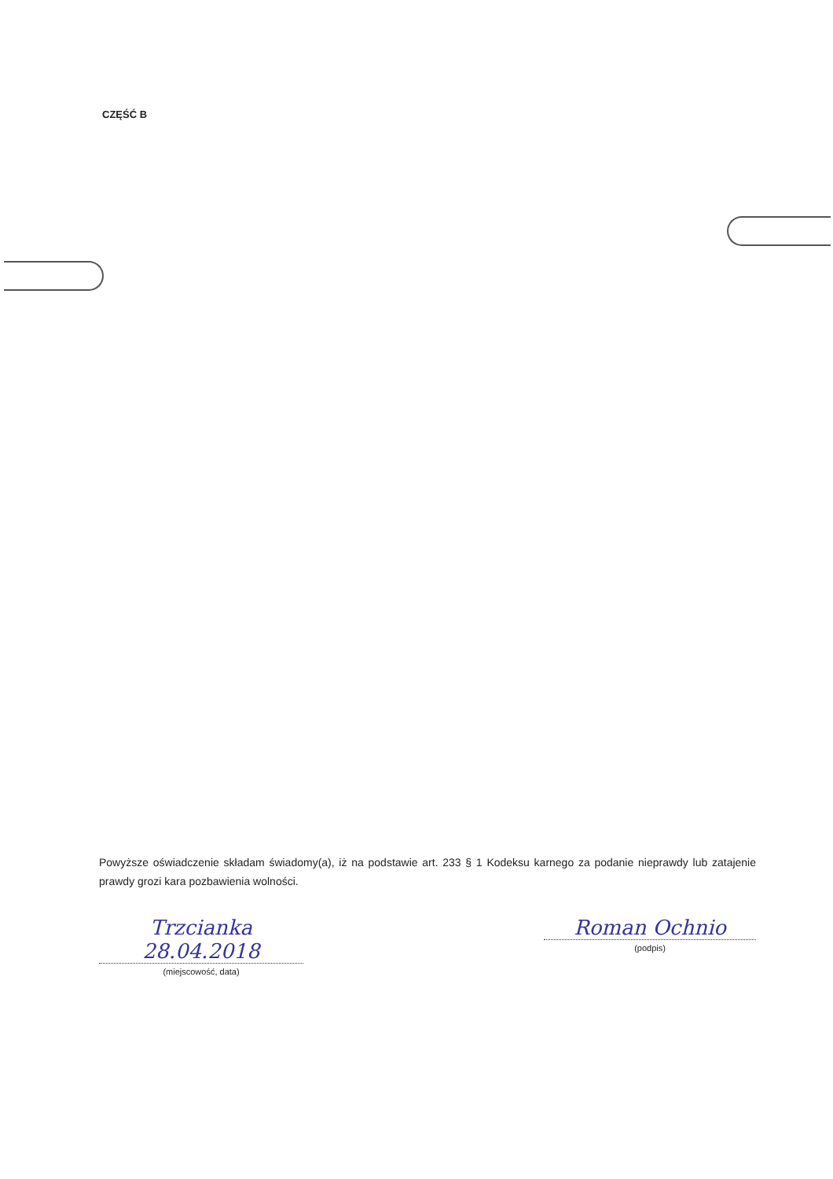CZĘŚĆ B
Powyższe oświadczenie składam świadomy(a), iż na podstawie art. 233 § 1 Kodeksu karnego za podanie nieprawdy lub zatajenie prawdy grozi kara pozbawienia wolności.
Trzcianka 28.04.2018
(miejscowość, data)
Roman Ochnio
(podpis)